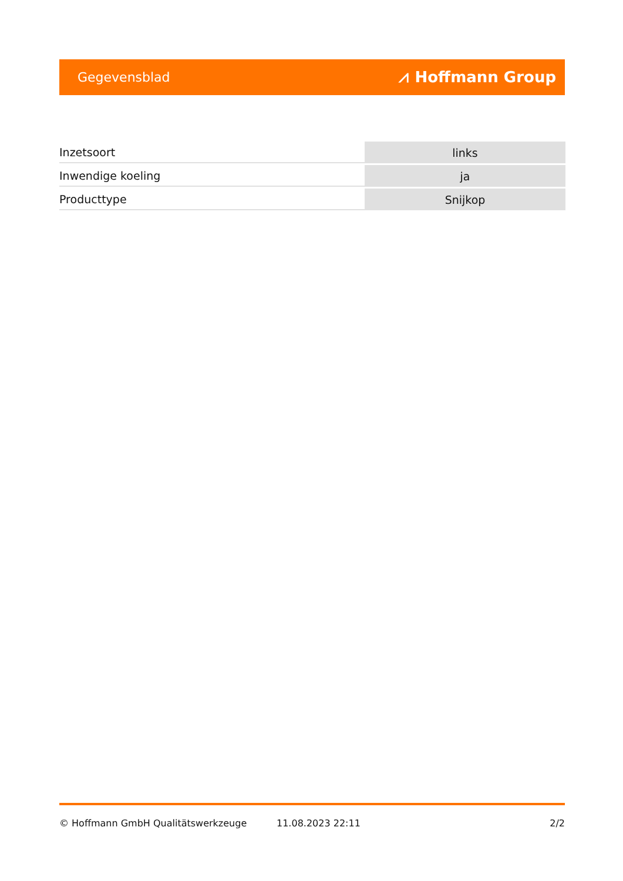Gegevensblad ⩘ Hoffmann Group
| Inzetsoort | links |
| Inwendige koeling | ja |
| Producttype | Snijkop |
© Hoffmann GmbH Qualitätswerkzeuge 11.08.2023 22:11 2/2